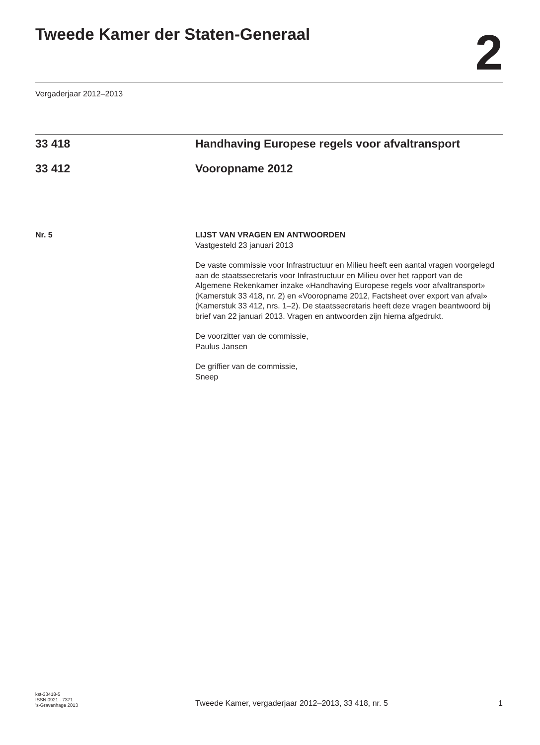Tweede Kamer der Staten-Generaal
2
Vergaderjaar 2012–2013
33 418 Handhaving Europese regels voor afvaltransport
33 412 Vooropname 2012
Nr. 5 LIJST VAN VRAGEN EN ANTWOORDEN
Vastgesteld 23 januari 2013
De vaste commissie voor Infrastructuur en Milieu heeft een aantal vragen voorgelegd aan de staatssecretaris voor Infrastructuur en Milieu over het rapport van de Algemene Rekenkamer inzake «Handhaving Europese regels voor afvaltransport» (Kamerstuk 33 418, nr. 2) en «Vooropname 2012, Factsheet over export van afval» (Kamerstuk 33 412, nrs. 1–2). De staatssecretaris heeft deze vragen beantwoord bij brief van 22 januari 2013. Vragen en antwoorden zijn hierna afgedrukt.
De voorzitter van de commissie,
Paulus Jansen
De griffier van de commissie,
Sneep
kst-33418-5
ISSN 0921 - 7371
’s-Gravenhage 2013
Tweede Kamer, vergaderjaar 2012–2013, 33 418, nr. 5
1